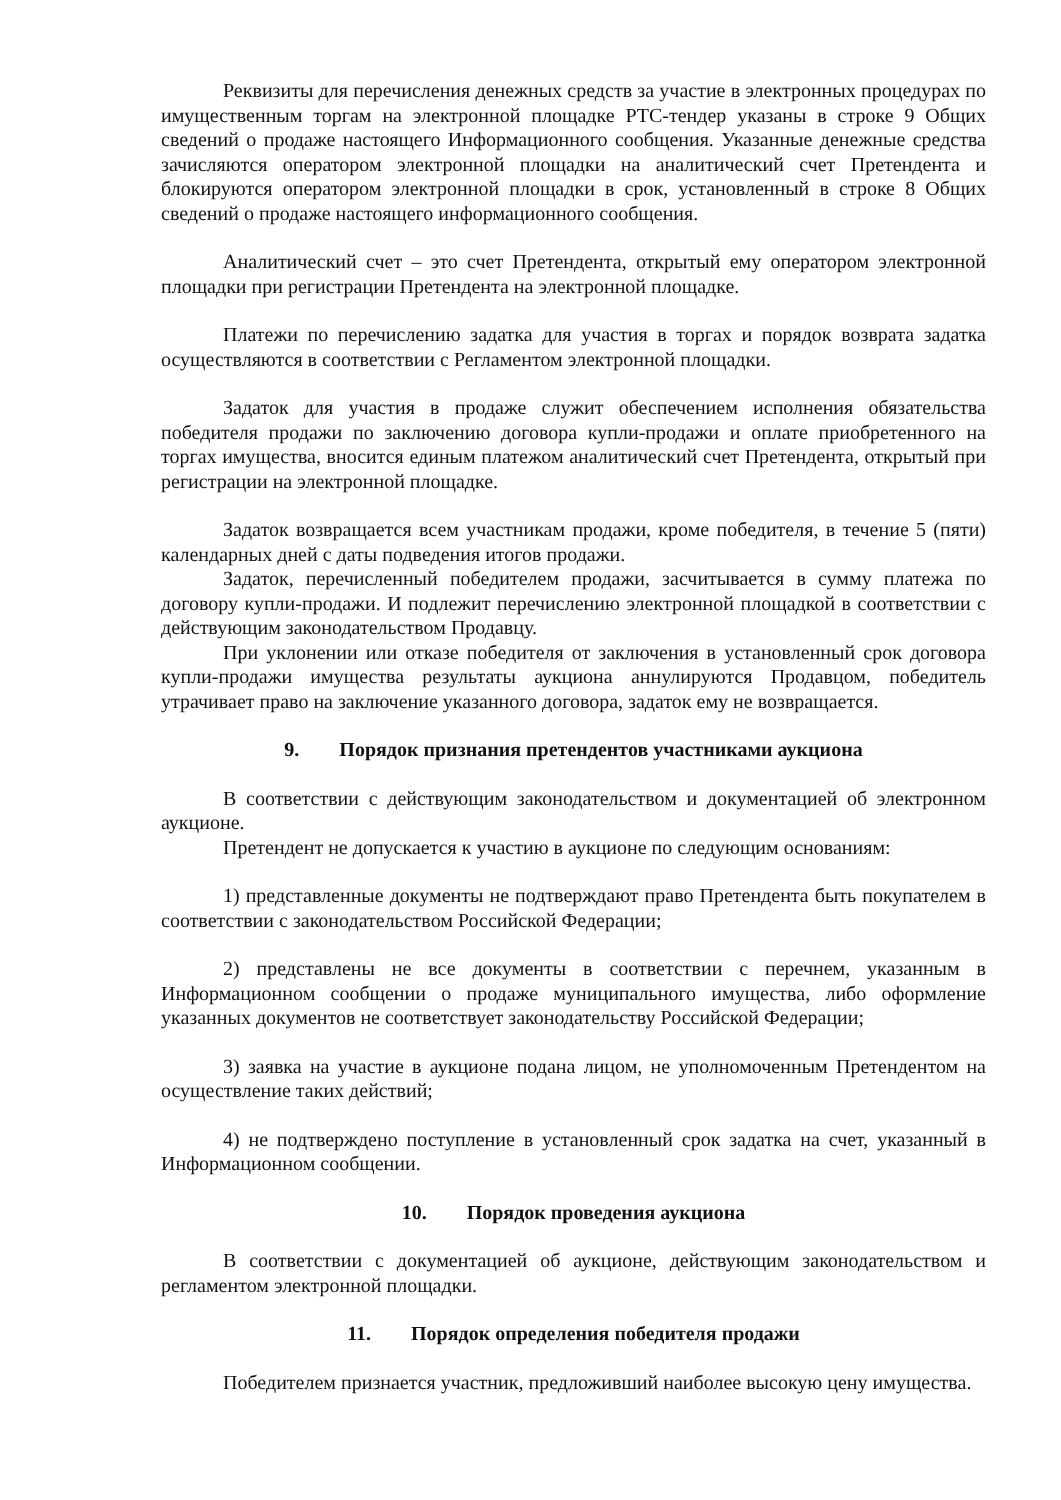Реквизиты для перечисления денежных средств за участие в электронных процедурах по имущественным торгам на электронной площадке РТС-тендер указаны в строке 9 Общих сведений о продаже настоящего Информационного сообщения. Указанные денежные средства зачисляются оператором электронной площадки на аналитический счет Претендента и блокируются оператором электронной площадки в срок, установленный в строке 8 Общих сведений о продаже настоящего информационного сообщения.
Аналитический счет – это счет Претендента, открытый ему оператором электронной площадки при регистрации Претендента на электронной площадке.
Платежи по перечислению задатка для участия в торгах и порядок возврата задатка осуществляются в соответствии с Регламентом электронной площадки.
Задаток для участия в продаже служит обеспечением исполнения обязательства победителя продажи по заключению договора купли-продажи и оплате приобретенного на торгах имущества, вносится единым платежом аналитический счет Претендента, открытый при регистрации на электронной площадке.
Задаток возвращается всем участникам продажи, кроме победителя, в течение 5 (пяти) календарных дней с даты подведения итогов продажи.
Задаток, перечисленный победителем продажи, засчитывается в сумму платежа по договору купли-продажи. И подлежит перечислению электронной площадкой в соответствии с действующим законодательством Продавцу.
При уклонении или отказе победителя от заключения в установленный срок договора купли-продажи имущества результаты аукциона аннулируются Продавцом, победитель утрачивает право на заключение указанного договора, задаток ему не возвращается.
9. Порядок признания претендентов участниками аукциона
В соответствии с действующим законодательством и документацией об электронном аукционе.
Претендент не допускается к участию в аукционе по следующим основаниям:
1) представленные документы не подтверждают право Претендента быть покупателем в соответствии с законодательством Российской Федерации;
2) представлены не все документы в соответствии с перечнем, указанным в Информационном сообщении о продаже муниципального имущества, либо оформление указанных документов не соответствует законодательству Российской Федерации;
3) заявка на участие в аукционе подана лицом, не уполномоченным Претендентом на осуществление таких действий;
4) не подтверждено поступление в установленный срок задатка на счет, указанный в Информационном сообщении.
10. Порядок проведения аукциона
В соответствии с документацией об аукционе, действующим законодательством и регламентом электронной площадки.
11. Порядок определения победителя продажи
Победителем признается участник, предложивший наиболее высокую цену имущества.